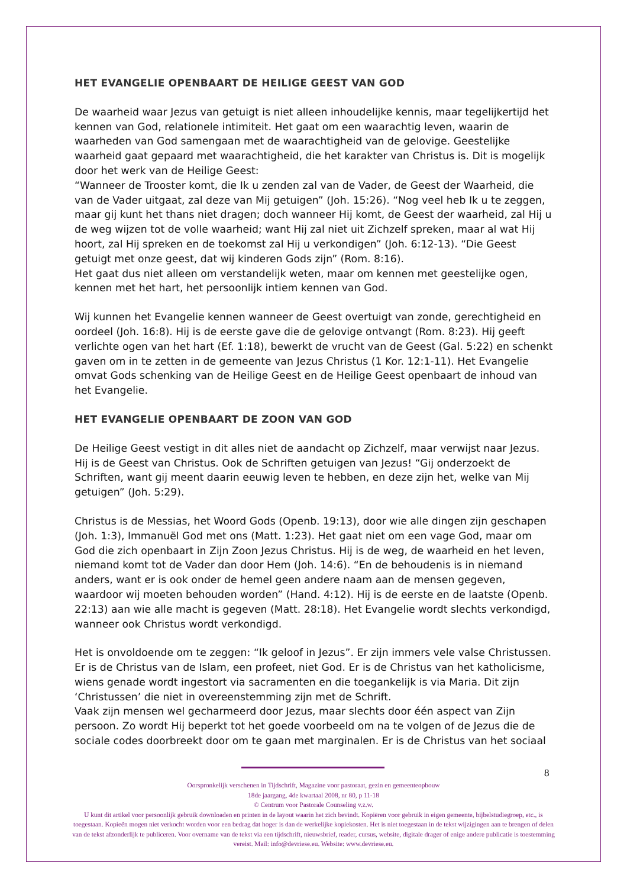HET EVANGELIE OPENBAART DE HEILIGE GEEST VAN GOD
De waarheid waar Jezus van getuigt is niet alleen inhoudelijke kennis, maar tegelijkertijd het kennen van God, relationele intimiteit. Het gaat om een waarachtig leven, waarin de waarheden van God samengaan met de waarachtigheid van de gelovige. Geestelijke waarheid gaat gepaard met waarachtigheid, die het karakter van Christus is. Dit is mogelijk door het werk van de Heilige Geest:
“Wanneer de Trooster komt, die Ik u zenden zal van de Vader, de Geest der Waarheid, die van de Vader uitgaat, zal deze van Mij getuigen” (Joh. 15:26). “Nog veel heb Ik u te zeggen, maar gij kunt het thans niet dragen; doch wanneer Hij komt, de Geest der waarheid, zal Hij u de weg wijzen tot de volle waarheid; want Hij zal niet uit Zichzelf spreken, maar al wat Hij hoort, zal Hij spreken en de toekomst zal Hij u verkondigen” (Joh. 6:12-13). “Die Geest getuigt met onze geest, dat wij kinderen Gods zijn” (Rom. 8:16).
Het gaat dus niet alleen om verstandelijk weten, maar om kennen met geestelijke ogen, kennen met het hart, het persoonlijk intiem kennen van God.
Wij kunnen het Evangelie kennen wanneer de Geest overtuigt van zonde, gerechtigheid en oordeel (Joh. 16:8). Hij is de eerste gave die de gelovige ontvangt (Rom. 8:23). Hij geeft verlichte ogen van het hart (Ef. 1:18), bewerkt de vrucht van de Geest (Gal. 5:22) en schenkt gaven om in te zetten in de gemeente van Jezus Christus (1 Kor. 12:1-11). Het Evangelie omvat Gods schenking van de Heilige Geest en de Heilige Geest openbaart de inhoud van het Evangelie.
HET EVANGELIE OPENBAART DE ZOON VAN GOD
De Heilige Geest vestigt in dit alles niet de aandacht op Zichzelf, maar verwijst naar Jezus. Hij is de Geest van Christus. Ook de Schriften getuigen van Jezus! “Gij onderzoekt de Schriften, want gij meent daarin eeuwig leven te hebben, en deze zijn het, welke van Mij getuigen” (Joh. 5:29).
Christus is de Messias, het Woord Gods (Openb. 19:13), door wie alle dingen zijn geschapen (Joh. 1:3), Immanuël God met ons (Matt. 1:23). Het gaat niet om een vage God, maar om God die zich openbaart in Zijn Zoon Jezus Christus. Hij is de weg, de waarheid en het leven, niemand komt tot de Vader dan door Hem (Joh. 14:6). “En de behoudenis is in niemand anders, want er is ook onder de hemel geen andere naam aan de mensen gegeven, waardoor wij moeten behouden worden” (Hand. 4:12). Hij is de eerste en de laatste (Openb. 22:13) aan wie alle macht is gegeven (Matt. 28:18). Het Evangelie wordt slechts verkondigd, wanneer ook Christus wordt verkondigd.
Het is onvoldoende om te zeggen: “Ik geloof in Jezus”. Er zijn immers vele valse Christussen. Er is de Christus van de Islam, een profeet, niet God. Er is de Christus van het katholicisme, wiens genade wordt ingestort via sacramenten en die toegankelijk is via Maria. Dit zijn ‘Christussen’ die niet in overeenstemming zijn met de Schrift.
Vaak zijn mensen wel gecharmeerd door Jezus, maar slechts door één aspect van Zijn persoon. Zo wordt Hij beperkt tot het goede voorbeeld om na te volgen of de Jezus die de sociale codes doorbreekt door om te gaan met marginalen. Er is de Christus van het sociaal
8
Oorspronkelijk verschenen in Tijdschrift, Magazine voor pastoraat, gezin en gemeenteopbouw
18de jaargang, 4de kwartaal 2008, nr 80, p 11-18
© Centrum voor Pastorale Counseling v.z.w.
U kunt dit artikel voor persoonlijk gebruik downloaden en printen in de layout waarin het zich bevindt. Kopiëren voor gebruik in eigen gemeente, bijbelstudiegroep, etc., is toegestaan. Kopieën mogen niet verkocht worden voor een bedrag dat hoger is dan de werkelijke kopiekosten. Het is niet toegestaan in de tekst wijzigingen aan te brengen of delen van de tekst afzonderlijk te publiceren. Voor overname van de tekst via een tijdschrift, nieuwsbrief, reader, cursus, website, digitale drager of enige andere publicatie is toestemming vereist. Mail: info@devriese.eu. Website: www.devriese.eu.